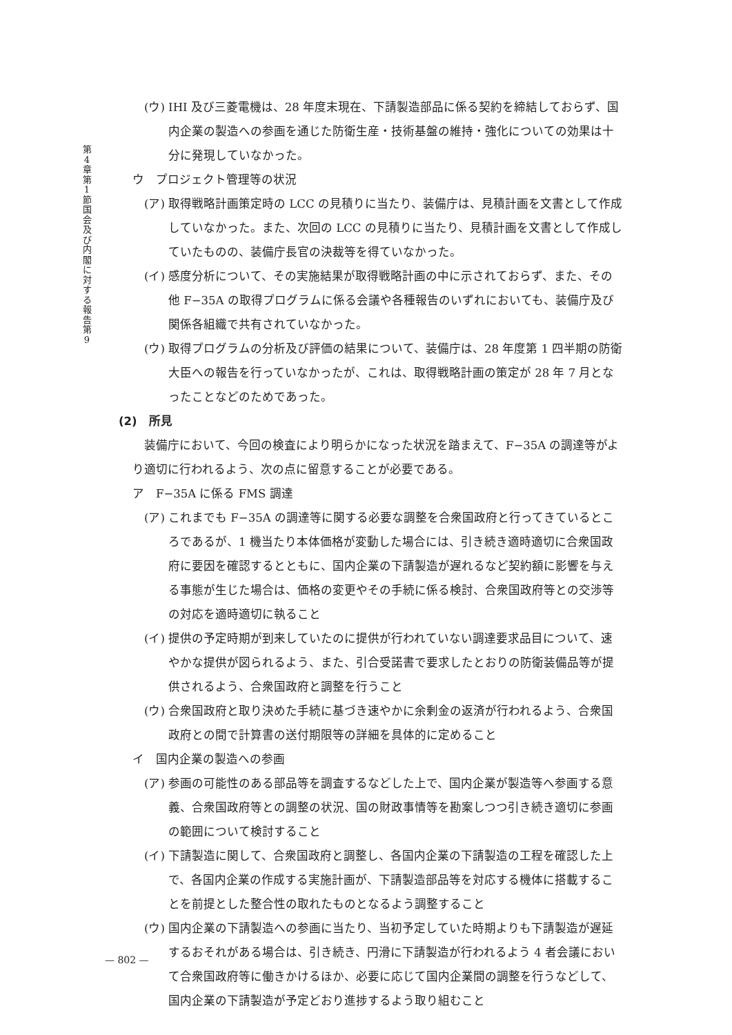第 4 章 第 1 節 国 会 及 び 内 閣 に 対 す る 報 告 第 9
(ウ) IHI 及び三菱電機は、28 年度末現在、下請製造部品に係る契約を締結しておらず、国内企業の製造への参画を通じた防衛生産・技術基盤の維持・強化についての効果は十分に発現していなかった。
ウ　プロジェクト管理等の状況
(ア) 取得戦略計画策定時の LCC の見積りに当たり、装備庁は、見積計画を文書として作成していなかった。また、次回の LCC の見積りに当たり、見積計画を文書として作成していたものの、装備庁長官の決裁等を得ていなかった。
(イ) 感度分析について、その実施結果が取得戦略計画の中に示されておらず、また、その他 F−35A の取得プログラムに係る会議や各種報告のいずれにおいても、装備庁及び関係各組織で共有されていなかった。
(ウ) 取得プログラムの分析及び評価の結果について、装備庁は、28 年度第 1 四半期の防衛大臣への報告を行っていなかったが、これは、取得戦略計画の策定が 28 年 7 月となったことなどのためであった。
(2)　所見
装備庁において、今回の検査により明らかになった状況を踏まえて、F−35A の調達等がより適切に行われるよう、次の点に留意することが必要である。
ア　F−35A に係る FMS 調達
(ア) これまでも F−35A の調達等に関する必要な調整を合衆国政府と行ってきているところであるが、1 機当たり本体価格が変動した場合には、引き続き適時適切に合衆国政府に要因を確認するとともに、国内企業の下請製造が遅れるなど契約額に影響を与える事態が生じた場合は、価格の変更やその手続に係る検討、合衆国政府等との交渉等の対応を適時適切に執ること
(イ) 提供の予定時期が到来していたのに提供が行われていない調達要求品目について、速やかな提供が図られるよう、また、引合受諾書で要求したとおりの防衛装備品等が提供されるよう、合衆国政府と調整を行うこと
(ウ) 合衆国政府と取り決めた手続に基づき速やかに余剰金の返済が行われるよう、合衆国政府との間で計算書の送付期限等の詳細を具体的に定めること
イ　国内企業の製造への参画
(ア) 参画の可能性のある部品等を調査するなどした上で、国内企業が製造等へ参画する意義、合衆国政府等との調整の状況、国の財政事情等を勘案しつつ引き続き適切に参画の範囲について検討すること
(イ) 下請製造に関して、合衆国政府と調整し、各国内企業の下請製造の工程を確認した上で、各国内企業の作成する実施計画が、下請製造部品等を対応する機体に搭載することを前提とした整合性の取れたものとなるよう調整すること
(ウ) 国内企業の下請製造への参画に当たり、当初予定していた時期よりも下請製造が遅延するおそれがある場合は、引き続き、円滑に下請製造が行われるよう 4 者会議において合衆国政府等に働きかけるほか、必要に応じて国内企業間の調整を行うなどして、国内企業の下請製造が予定どおり進捗するよう取り組むこと
— 802 —